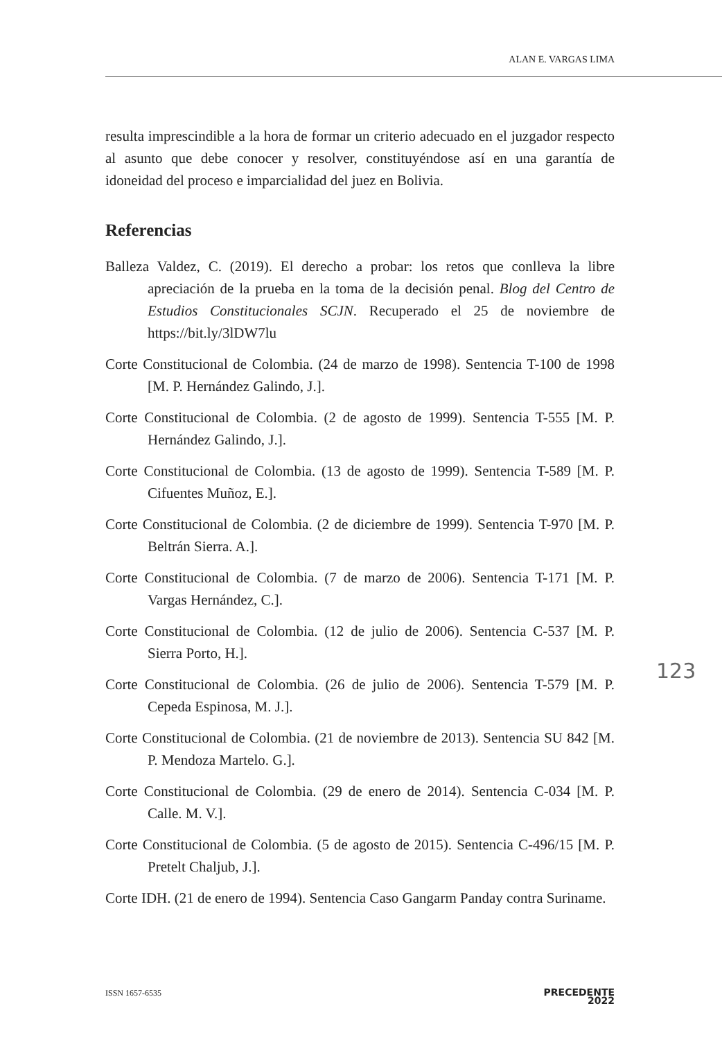ALAN E. VARGAS LIMA
resulta imprescindible a la hora de formar un criterio adecuado en el juzgador respecto al asunto que debe conocer y resolver, constituyéndose así en una garantía de idoneidad del proceso e imparcialidad del juez en Bolivia.
Referencias
Balleza Valdez, C. (2019). El derecho a probar: los retos que conlleva la libre apreciación de la prueba en la toma de la decisión penal. Blog del Centro de Estudios Constitucionales SCJN. Recuperado el 25 de noviembre de https://bit.ly/3lDW7lu
Corte Constitucional de Colombia. (24 de marzo de 1998). Sentencia T-100 de 1998 [M. P. Hernández Galindo, J.].
Corte Constitucional de Colombia. (2 de agosto de 1999). Sentencia T-555 [M. P. Hernández Galindo, J.].
Corte Constitucional de Colombia. (13 de agosto de 1999). Sentencia T-589 [M. P. Cifuentes Muñoz, E.].
Corte Constitucional de Colombia. (2 de diciembre de 1999). Sentencia T-970 [M. P. Beltrán Sierra. A.].
Corte Constitucional de Colombia. (7 de marzo de 2006). Sentencia T-171 [M. P. Vargas Hernández, C.].
Corte Constitucional de Colombia. (12 de julio de 2006). Sentencia C-537 [M. P. Sierra Porto, H.].
Corte Constitucional de Colombia. (26 de julio de 2006). Sentencia T-579 [M. P. Cepeda Espinosa, M. J.].
Corte Constitucional de Colombia. (21 de noviembre de 2013). Sentencia SU 842 [M. P. Mendoza Martelo. G.].
Corte Constitucional de Colombia. (29 de enero de 2014). Sentencia C-034 [M. P. Calle. M. V.].
Corte Constitucional de Colombia. (5 de agosto de 2015). Sentencia C-496/15 [M. P. Pretelt Chaljub, J.].
Corte IDH. (21 de enero de 1994). Sentencia Caso Gangarm Panday contra Suriname.
123
ISSN 1657-6535 PRECEDENTE
2022